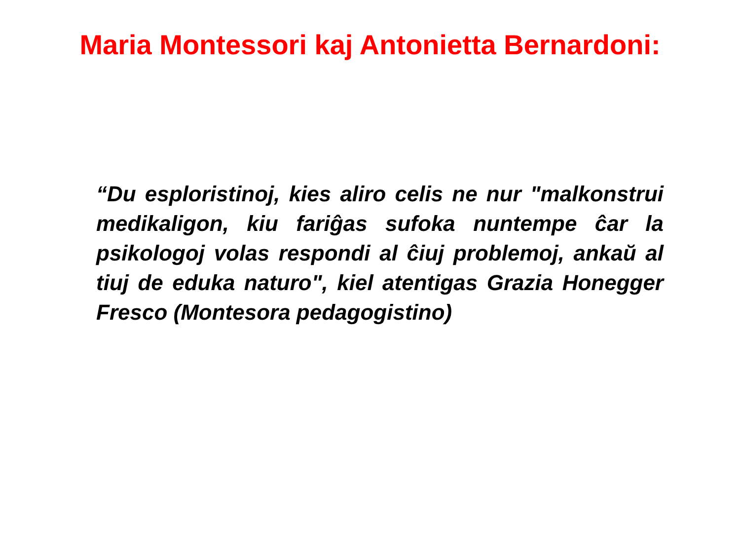Maria Montessori kaj Antonietta Bernardoni:
“Du esploristinoj, kies aliro celis ne nur "malkonstrui medikaligon, kiu fariĝas sufoka nuntempe ĉar la psikologoj volas respondi al ĉiuj problemoj, ankaŭ al tiuj de eduka naturo", kiel atentigas Grazia Honegger Fresco (Montesora pedagogistino)